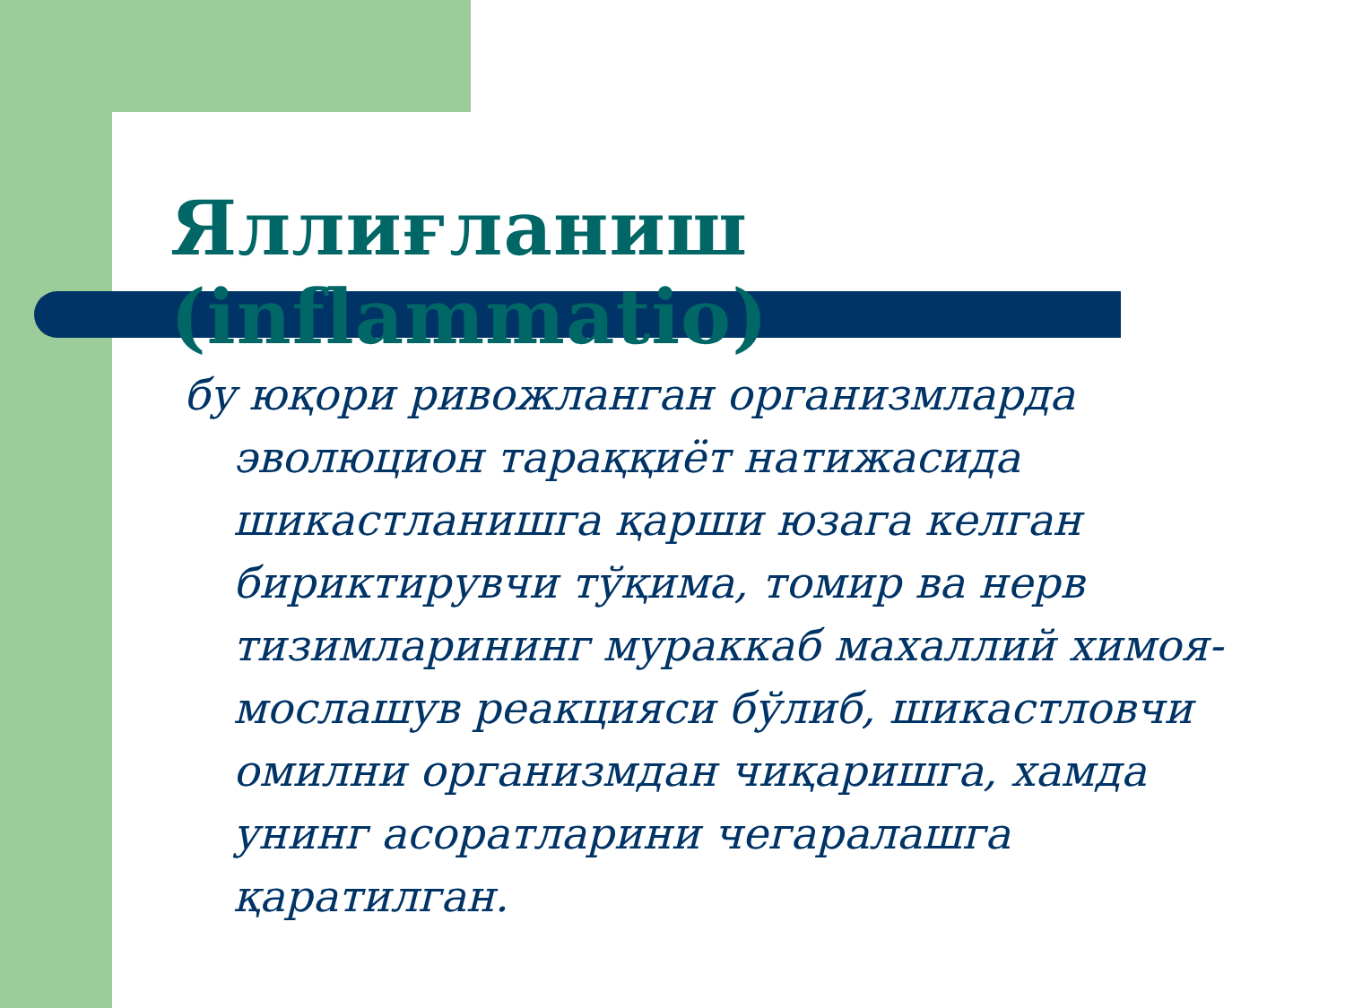Яллиғланиш (inflammatio)
бу юқори ривожланган организмларда эволюцион тараққиёт натижасида шикастланишга қарши юзага келган бириктирувчи тўқима, томир ва нерв тизимларининг мураккаб махаллий химоя-мослашув реакцияси бўлиб, шикастловчи омилни организмдан чиқаришга, хамда унинг асоратларини чегаралашга қаратилган.